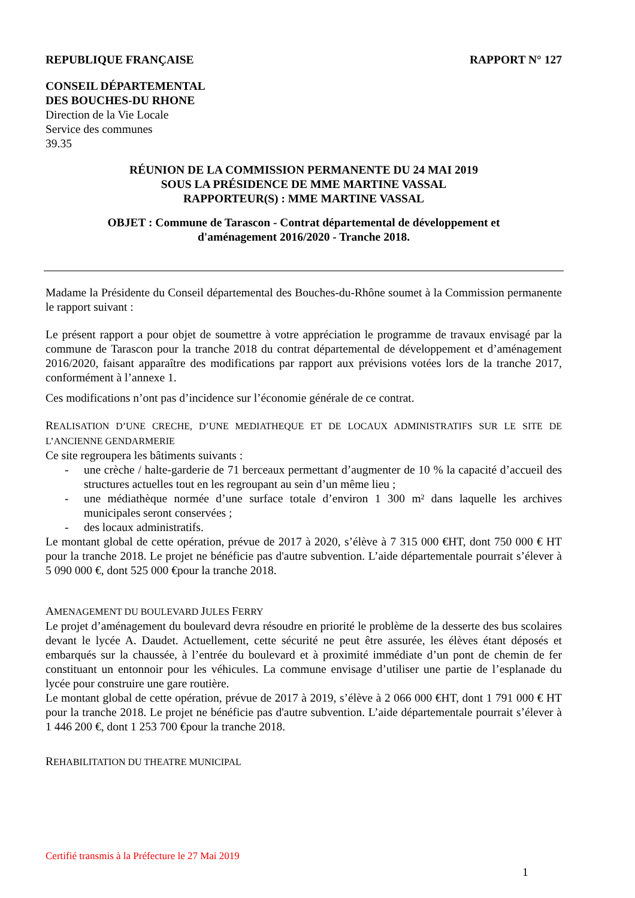REPUBLIQUE FRANÇAISE RAPPORT N° 127
CONSEIL DÉPARTEMENTAL
DES BOUCHES-DU RHONE
Direction de la Vie Locale
Service des communes
39.35
RÉUNION DE LA COMMISSION PERMANENTE DU 24 MAI 2019
SOUS LA PRÉSIDENCE DE MME MARTINE VASSAL
RAPPORTEUR(S) : MME MARTINE VASSAL
OBJET : Commune de Tarascon - Contrat départemental de développement et
d'aménagement 2016/2020 - Tranche 2018.
Madame la Présidente du Conseil départemental des Bouches-du-Rhône soumet à la Commission permanente le rapport suivant :
Le présent rapport a pour objet de soumettre à votre appréciation le programme de travaux envisagé par la commune de Tarascon pour la tranche 2018 du contrat départemental de développement et d’aménagement 2016/2020, faisant apparaître des modifications par rapport aux prévisions votées lors de la tranche 2017, conformément à l’annexe 1.
Ces modifications n’ont pas d’incidence sur l’économie générale de ce contrat.
REALISATION D’UNE CRECHE, D’UNE MEDIATHEQUE ET DE LOCAUX ADMINISTRATIFS SUR LE SITE DE L’ANCIENNE GENDARMERIE
Ce site regroupera les bâtiments suivants :
- une crèche / halte-garderie de 71 berceaux permettant d’augmenter de 10 % la capacité d’accueil des structures actuelles tout en les regroupant au sein d’un même lieu ;
- une médiathèque normée d’une surface totale d’environ 1 300 m² dans laquelle les archives municipales seront conservées ;
- des locaux administratifs.
Le montant global de cette opération, prévue de 2017 à 2020, s’élève à 7 315 000 €HT, dont 750 000 € HT pour la tranche 2018. Le projet ne bénéficie pas d'autre subvention. L’aide départementale pourrait s’élever à 5 090 000 €, dont 525 000 €pour la tranche 2018.
AMENAGEMENT DU BOULEVARD JULES FERRY
Le projet d’aménagement du boulevard devra résoudre en priorité le problème de la desserte des bus scolaires devant le lycée A. Daudet. Actuellement, cette sécurité ne peut être assurée, les élèves étant déposés et embarqués sur la chaussée, à l’entrée du boulevard et à proximité immédiate d’un pont de chemin de fer constituant un entonnoir pour les véhicules. La commune envisage d’utiliser une partie de l’esplanade du lycée pour construire une gare routière.
Le montant global de cette opération, prévue de 2017 à 2019, s’élève à 2 066 000 €HT, dont 1 791 000 € HT pour la tranche 2018. Le projet ne bénéficie pas d'autre subvention. L’aide départementale pourrait s’élever à 1 446 200 €, dont 1 253 700 €pour la tranche 2018.
REHABILITATION DU THEATRE MUNICIPAL
Certifié transmis à la Préfecture le 27 Mai 2019
1